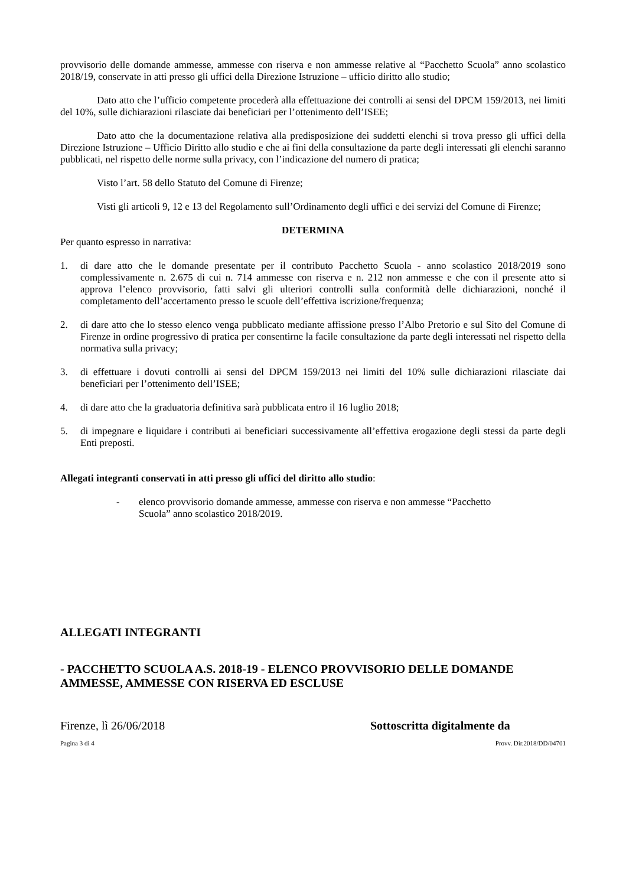provvisorio delle domande ammesse, ammesse con riserva e non ammesse relative al “Pacchetto Scuola” anno scolastico 2018/19, conservate in atti presso gli uffici della Direzione Istruzione – ufficio diritto allo studio;
Dato atto che l’ufficio competente procederà alla effettuazione dei controlli ai sensi del DPCM 159/2013, nei limiti del 10%, sulle dichiarazioni rilasciate dai beneficiari per l’ottenimento dell’ISEE;
Dato atto che la documentazione relativa alla predisposizione dei suddetti elenchi si trova presso gli uffici della Direzione Istruzione – Ufficio Diritto allo studio e che ai fini della consultazione da parte degli interessati gli elenchi saranno pubblicati, nel rispetto delle norme sulla privacy, con l’indicazione del numero di pratica;
Visto l’art. 58 dello Statuto del Comune di Firenze;
Visti gli articoli 9, 12 e 13 del Regolamento sull’Ordinamento degli uffici e dei servizi del Comune di Firenze;
DETERMINA
Per quanto espresso in narrativa:
1. di dare atto che le domande presentate per il contributo Pacchetto Scuola - anno scolastico 2018/2019 sono complessivamente n. 2.675 di cui n. 714 ammesse con riserva e n. 212 non ammesse e che con il presente atto si approva l’elenco provvisorio, fatti salvi gli ulteriori controlli sulla conformità delle dichiarazioni, nonché il completamento dell’accertamento presso le scuole dell’effettiva iscrizione/frequenza;
2. di dare atto che lo stesso elenco venga pubblicato mediante affissione presso l’Albo Pretorio e sul Sito del Comune di Firenze in ordine progressivo di pratica per consentirne la facile consultazione da parte degli interessati nel rispetto della normativa sulla privacy;
3. di effettuare i dovuti controlli ai sensi del DPCM 159/2013 nei limiti del 10% sulle dichiarazioni rilasciate dai beneficiari per l’ottenimento dell’ISEE;
4. di dare atto che la graduatoria definitiva sarà pubblicata entro il 16 luglio 2018;
5. di impegnare e liquidare i contributi ai beneficiari successivamente all’effettiva erogazione degli stessi da parte degli Enti preposti.
Allegati integranti conservati in atti presso gli uffici del diritto allo studio:
- elenco provvisorio domande ammesse, ammesse con riserva e non ammesse “Pacchetto Scuola” anno scolastico 2018/2019.
ALLEGATI INTEGRANTI
- PACCHETTO SCUOLA A.S. 2018-19 - ELENCO PROVVISORIO DELLE DOMANDE AMMESSE, AMMESSE CON RISERVA ED ESCLUSE
Firenze, lì 26/06/2018 Sottoscritta digitalmente da
Pagina 3 di 4 Provv. Dir.2018/DD/04701